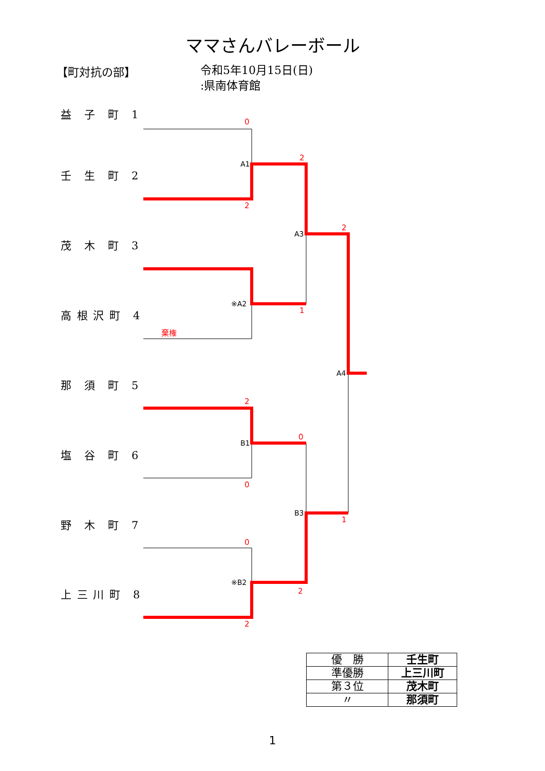ママさんバレーボール
【町対抗の部】
令和5年10月15日(日)
:県南体育館
益　子　町　1
壬　生　町　2
茂　木　町　3
高 根 沢 町　4
那　須　町　5
塩　谷　町　6
野　木　町　7
上 三 川 町　8
A1
※A2
A3
A4
B1
※B2
B3
0
2
2
2
1
棄権
2
0
0
1
0
2
2
| 優 勝 | 壬生町 |
| 準優勝 | 上三川町 |
| 第３位 | 茂木町 |
| 〃 | 那須町 |
1